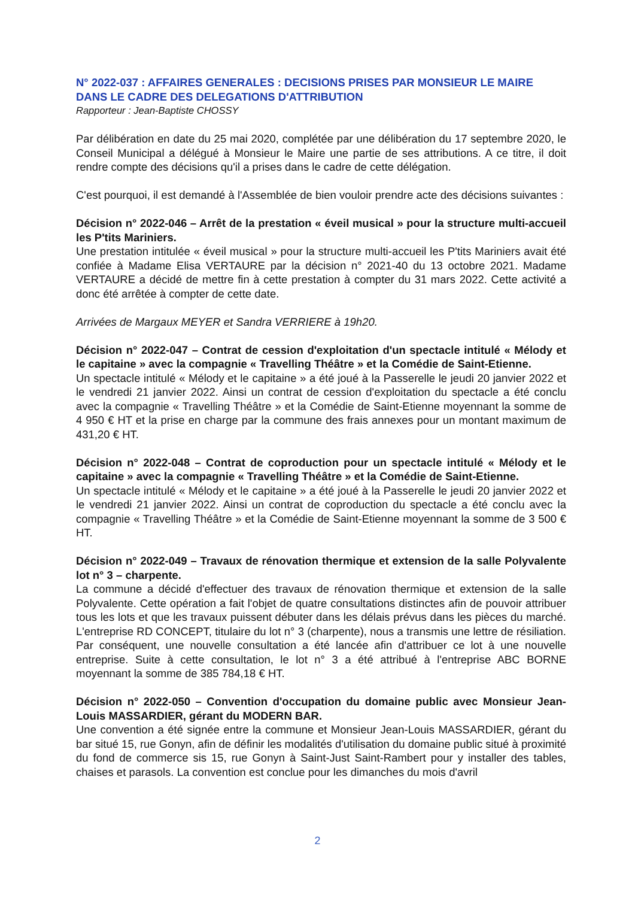N° 2022-037 : AFFAIRES GENERALES : DECISIONS PRISES PAR MONSIEUR LE MAIRE DANS LE CADRE DES DELEGATIONS D'ATTRIBUTION
Rapporteur : Jean-Baptiste CHOSSY
Par délibération en date du 25 mai 2020, complétée par une délibération du 17 septembre 2020, le Conseil Municipal a délégué à Monsieur le Maire une partie de ses attributions. A ce titre, il doit rendre compte des décisions qu'il a prises dans le cadre de cette délégation.
C'est pourquoi, il est demandé à l'Assemblée de bien vouloir prendre acte des décisions suivantes :
Décision n° 2022-046 – Arrêt de la prestation « éveil musical » pour la structure multi-accueil les P'tits Mariniers.
Une prestation intitulée « éveil musical » pour la structure multi-accueil les P'tits Mariniers avait été confiée à Madame Elisa VERTAURE par la décision n° 2021-40 du 13 octobre 2021. Madame VERTAURE a décidé de mettre fin à cette prestation à compter du 31 mars 2022. Cette activité a donc été arrêtée à compter de cette date.
Arrivées de Margaux MEYER et Sandra VERRIERE à 19h20.
Décision n° 2022-047 – Contrat de cession d'exploitation d'un spectacle intitulé « Mélody et le capitaine » avec la compagnie « Travelling Théâtre » et la Comédie de Saint-Etienne.
Un spectacle intitulé « Mélody et le capitaine » a été joué à la Passerelle le jeudi 20 janvier 2022 et le vendredi 21 janvier 2022. Ainsi un contrat de cession d'exploitation du spectacle a été conclu avec la compagnie « Travelling Théâtre » et la Comédie de Saint-Etienne moyennant la somme de 4 950 € HT et la prise en charge par la commune des frais annexes pour un montant maximum de 431,20 € HT.
Décision n° 2022-048 – Contrat de coproduction pour un spectacle intitulé « Mélody et le capitaine » avec la compagnie « Travelling Théâtre » et la Comédie de Saint-Etienne.
Un spectacle intitulé « Mélody et le capitaine » a été joué à la Passerelle le jeudi 20 janvier 2022 et le vendredi 21 janvier 2022. Ainsi un contrat de coproduction du spectacle a été conclu avec la compagnie « Travelling Théâtre » et la Comédie de Saint-Etienne moyennant la somme de 3 500 € HT.
Décision n° 2022-049 – Travaux de rénovation thermique et extension de la salle Polyvalente lot n° 3 – charpente.
La commune a décidé d'effectuer des travaux de rénovation thermique et extension de la salle Polyvalente. Cette opération a fait l'objet de quatre consultations distinctes afin de pouvoir attribuer tous les lots et que les travaux puissent débuter dans les délais prévus dans les pièces du marché. L'entreprise RD CONCEPT, titulaire du lot n° 3 (charpente), nous a transmis une lettre de résiliation. Par conséquent, une nouvelle consultation a été lancée afin d'attribuer ce lot à une nouvelle entreprise. Suite à cette consultation, le lot n° 3 a été attribué à l'entreprise ABC BORNE moyennant la somme de 385 784,18 € HT.
Décision n° 2022-050 – Convention d'occupation du domaine public avec Monsieur Jean-Louis MASSARDIER, gérant du MODERN BAR.
Une convention a été signée entre la commune et Monsieur Jean-Louis MASSARDIER, gérant du bar situé 15, rue Gonyn, afin de définir les modalités d'utilisation du domaine public situé à proximité du fond de commerce sis 15, rue Gonyn à Saint-Just Saint-Rambert pour y installer des tables, chaises et parasols. La convention est conclue pour les dimanches du mois d'avril
2